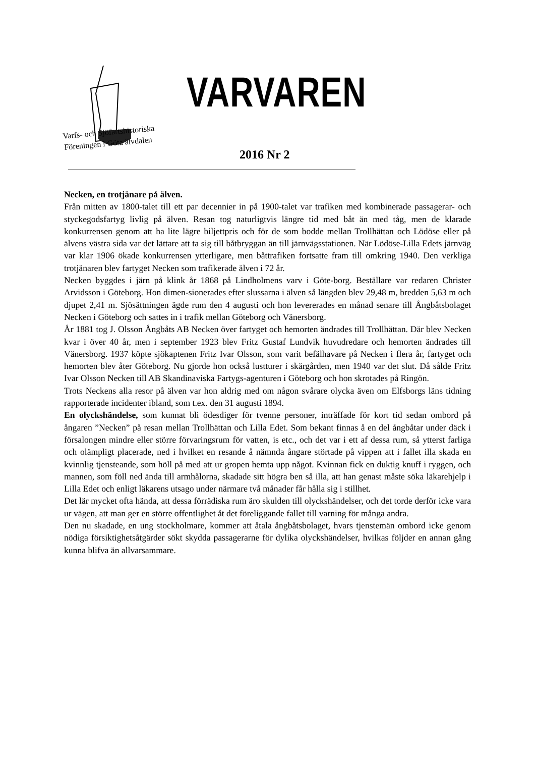Varfs- och Sjöfartshistoriska
Föreningen i Göta älvdalen
VARVAREN
2016 Nr 2
Necken, en trotjänare på älven.
Från mitten av 1800-talet till ett par decennier in på 1900-talet var trafiken med kombinerade passagerar- och styckegodsfartyg livlig på älven. Resan tog naturligtvis längre tid med båt än med tåg, men de klarade konkurrensen genom att ha lite lägre biljettpris och för de som bodde mellan Trollhättan och Lödöse eller på älvens västra sida var det lättare att ta sig till båtbryggan än till järnvägsstationen. När Lödöse-Lilla Edets järnväg var klar 1906 ökade konkurrensen ytterligare, men båttrafiken fortsatte fram till omkring 1940. Den verkliga trotjänaren blev fartyget Necken som trafikerade älven i 72 år.
Necken byggdes i järn på klink år 1868 på Lindholmens varv i Göte-borg. Beställare var redaren Christer Arvidsson i Göteborg. Hon dimen-sionerades efter slussarna i älven så längden blev 29,48 m, bredden 5,63 m och djupet 2,41 m. Sjösättningen ägde rum den 4 augusti och hon levererades en månad senare till Ångbåtsbolaget Necken i Göteborg och sattes in i trafik mellan Göteborg och Vänersborg.
År 1881 tog J. Olsson Ångbåts AB Necken över fartyget och hemorten ändrades till Trollhättan. Där blev Necken kvar i över 40 år, men i september 1923 blev Fritz Gustaf Lundvik huvudredare och hemorten ändrades till Vänersborg. 1937 köpte sjökaptenen Fritz Ivar Olsson, som varit befälhavare på Necken i flera år, fartyget och hemorten blev åter Göteborg. Nu gjorde hon också lustturer i skärgården, men 1940 var det slut. Då sålde Fritz Ivar Olsson Necken till AB Skandinaviska Fartygs-agenturen i Göteborg och hon skrotades på Ringön.
Trots Neckens alla resor på älven var hon aldrig med om någon svårare olycka även om Elfsborgs läns tidning rapporterade incidenter ibland, som t.ex. den 31 augusti 1894.
En olyckshändelse, som kunnat bli ödesdiger för tvenne personer, inträffade för kort tid sedan ombord på ångaren ”Necken” på resan mellan Trollhättan och Lilla Edet. Som bekant finnas å en del ångbåtar under däck i försalongen mindre eller större förvaringsrum för vatten, is etc., och det var i ett af dessa rum, så ytterst farliga och olämpligt placerade, ned i hvilket en resande å nämnda ångare störtade på vippen att i fallet illa skada en kvinnlig tjensteande, som höll på med att ur gropen hemta upp något. Kvinnan fick en duktig knuff i ryggen, och mannen, som föll ned ända till armhålorna, skadade sitt högra ben så illa, att han genast måste söka läkarehjelp i Lilla Edet och enligt läkarens utsago under närmare två månader får hålla sig i stillhet.
Det lär mycket ofta hända, att dessa förrädiska rum äro skulden till olyckshändelser, och det torde derför icke vara ur vägen, att man ger en större offentlighet åt det föreliggande fallet till varning för många andra.
Den nu skadade, en ung stockholmare, kommer att åtala ångbåtsbolaget, hvars tjenstemän ombord icke genom nödiga försiktighetsåtgärder sökt skydda passagerarne för dylika olyckshändelser, hvilkas följder en annan gång kunna blifva än allvarsammare.